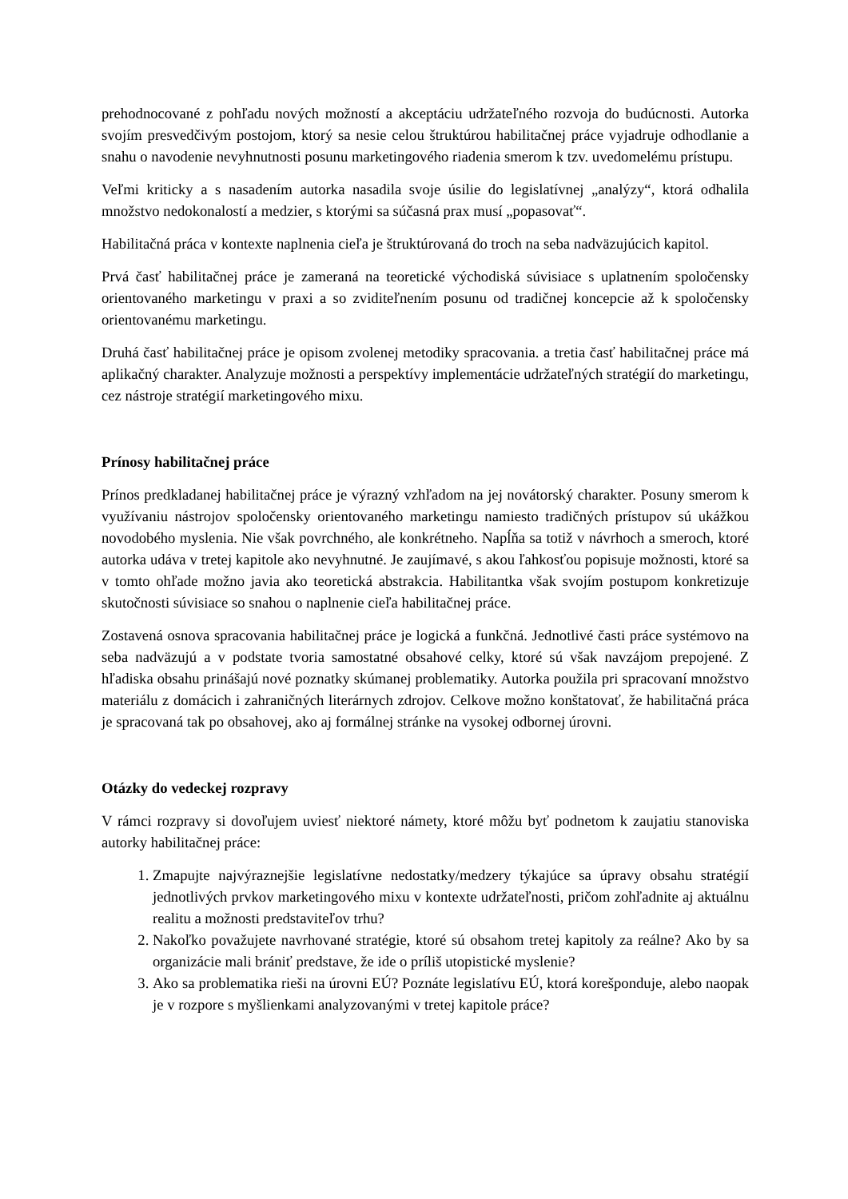prehodnocované z pohľadu nových možností a akceptáciu udržateľného rozvoja do budúcnosti. Autorka svojím presvedčivým postojom, ktorý sa nesie celou štruktúrou habilitačnej práce vyjadruje odhodlanie a snahu o navodenie nevyhnutnosti posunu marketingového riadenia smerom k tzv. uvedomelému prístupu.
Veľmi kriticky a s nasadením autorka nasadila svoje úsilie do legislatívnej „analýzy“, ktorá odhalila množstvo nedokonalostí a medzier, s ktorými sa súčasná prax musí „popasovať“.
Habilitačná práca v kontexte naplnenia cieľa je štruktúrovaná do troch na seba nadväzujúcich kapitol.
Prvá časť habilitačnej práce je zameraná na teoretické východiská súvisiace s uplatnením spoločensky orientovaného marketingu v praxi a so zviditeľnením posunu od tradičnej koncepcie až k spoločensky orientovanému marketingu.
Druhá časť habilitačnej práce je opisom zvolenej metodiky spracovania. a tretia časť habilitačnej práce má aplikačný charakter. Analyzuje možnosti a perspektívy implementácie udržateľných stratégií do marketingu, cez nástroje stratégií marketingového mixu.
Prínosy habilitačnej práce
Prínos predkladanej habilitačnej práce je výrazný vzhľadom na jej novátorský charakter. Posuny smerom k využívaniu nástrojov spoločensky orientovaného marketingu namiesto tradičných prístupov sú ukážkou novodobého myslenia. Nie však povrchného, ale konkrétneho. Napĺňa sa totiž v návrhoch a smeroch, ktoré autorka udáva v tretej kapitole ako nevyhnutné. Je zaujímavé, s akou ľahkosťou popisuje možnosti, ktoré sa v tomto ohľade možno javia ako teoretická abstrakcia. Habilitantka však svojím postupom konkretizuje skutočnosti súvisiace so snahou o naplnenie cieľa habilitačnej práce.
Zostavená osnova spracovania habilitačnej práce je logická a funkčná. Jednotlivé časti práce systémovo na seba nadväzujú a v podstate tvoria samostatné obsahové celky, ktoré sú však navzájom prepojené. Z hľadiska obsahu prinášajú nové poznatky skúmanej problematiky. Autorka použila pri spracovaní množstvo materiálu z domácich i zahraničných literárnych zdrojov. Celkove možno konštatovať, že habilitačná práca je spracovaná tak po obsahovej, ako aj formálnej stránke na vysokej odbornej úrovni.
Otázky do vedeckej rozpravy
V rámci rozpravy si dovoľujem uviesť niektoré námety, ktoré môžu byť podnetom k zaujatiu stanoviska autorky habilitačnej práce:
1. Zmapujte najvýraznejšie legislatívne nedostatky/medzery týkajúce sa úpravy obsahu stratégií jednotlivých prvkov marketingového mixu v kontexte udržateľnosti, pričom zohľadnite aj aktuálnu realitu a možnosti predstaviteľov trhu?
2. Nakoľko považujete navrhované stratégie, ktoré sú obsahom tretej kapitoly za reálne? Ako by sa organizácie mali brániť predstave, že ide o príliš utopistické myslenie?
3. Ako sa problematika rieši na úrovni EÚ? Poznáte legislatívu EÚ, ktorá korešponduje, alebo naopak je v rozpore s myšlienkami analyzovanými v tretej kapitole práce?